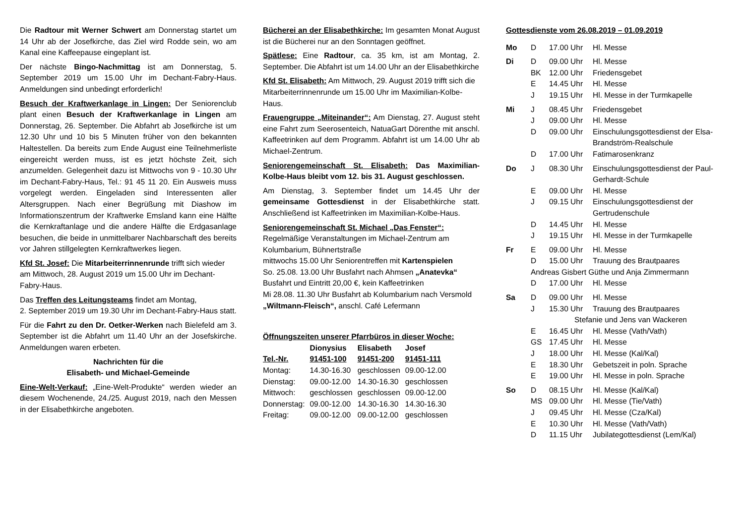Die Radtour mit Werner Schwert am Donnerstag startet um 14 Uhr ab der Josefkirche, das Ziel wird Rodde sein, wo am Kanal eine Kaffeepause eingeplant ist.
Der nächste Bingo-Nachmittag ist am Donnerstag, 5. September 2019 um 15.00 Uhr im Dechant-Fabry-Haus. Anmeldungen sind unbedingt erforderlich!
Besuch der Kraftwerkanlage in Lingen: Der Seniorenclub plant einen Besuch der Kraftwerkanlage in Lingen am Donnerstag, 26. September. Die Abfahrt ab Josefkirche ist um 12.30 Uhr und 10 bis 5 Minuten früher von den bekannten Haltestellen. Da bereits zum Ende August eine Teilnehmerliste eingereicht werden muss, ist es jetzt höchste Zeit, sich anzumelden. Gelegenheit dazu ist Mittwochs von 9 - 10.30 Uhr im Dechant-Fabry-Haus, Tel.: 91 45 11 20. Ein Ausweis muss vorgelegt werden. Eingeladen sind Interessenten aller Altersgruppen. Nach einer Begrüßung mit Diashow im Informationszentrum der Kraftwerke Emsland kann eine Hälfte die Kernkraftanlage und die andere Hälfte die Erdgasanlage besuchen, die beide in unmittelbarer Nachbarschaft des bereits vor Jahren stillgelegten Kernkraftwerkes liegen.
Kfd St. Josef: Die Mitarbeiterrinnenrunde trifft sich wieder am Mittwoch, 28. August 2019 um 15.00 Uhr im Dechant-Fabry-Haus.
Das Treffen des Leitungsteams findet am Montag,
2. September 2019 um 19.30 Uhr im Dechant-Fabry-Haus statt.
Für die Fahrt zu den Dr. Oetker-Werken nach Bielefeld am 3. September ist die Abfahrt um 11.40 Uhr an der Josefskirche. Anmeldungen waren erbeten.
Nachrichten für die
Elisabeth- und Michael-Gemeinde
Eine-Welt-Verkauf: „Eine-Welt-Produkte“ werden wieder an diesem Wochenende, 24./25. August 2019, nach den Messen in der Elisabethkirche angeboten.
Bücherei an der Elisabethkirche: Im gesamten Monat August ist die Bücherei nur an den Sonntagen geöffnet.
Spätlese: Eine Radtour, ca. 35 km, ist am Montag, 2. September. Die Abfahrt ist um 14.00 Uhr an der Elisabethkirche
Kfd St. Elisabeth: Am Mittwoch, 29. August 2019 trifft sich die Mitarbeiterrinnenrunde um 15.00 Uhr im Maximilian-Kolbe-Haus.
Frauengruppe „Miteinander“: Am Dienstag, 27. August steht eine Fahrt zum Seerosenteich, NatuaGart Dörenthe mit anschl. Kaffeetrinken auf dem Programm. Abfahrt ist um 14.00 Uhr ab Michael-Zentrum.
Seniorengemeinschaft St. Elisabeth: Das Maximilian-Kolbe-Haus bleibt vom 12. bis 31. August geschlossen.
Am Dienstag, 3. September findet um 14.45 Uhr der gemeinsame Gottesdienst in der Elisabethkirche statt. Anschließend ist Kaffeetrinken im Maximilian-Kolbe-Haus.
Seniorengemeinschaft St. Michael „Das Fenster“:
Regelmäßige Veranstaltungen im Michael-Zentrum am Kolumbarium, Bühnertstraße
mittwochs 15.00 Uhr Seniorentreffen mit Kartenspielen
So. 25.08. 13.00 Uhr Busfahrt nach Ahmsen „Anatevka“
Busfahrt und Eintritt 20,00 €, kein Kaffeetrinken
Mi 28.08. 11.30 Uhr Busfahrt ab Kolumbarium nach Versmold „Wiltmann-Fleisch“, anschl. Café Lefermann
Öffnungszeiten unserer Pfarrbüros in dieser Woche:
| | Dionysius | Elisabeth | Josef |
| Tel.-Nr. | 91451-100 | 91451-200 | 91451-111 |
| Montag: | 14.30-16.30 | geschlossen | 09.00-12.00 |
| Dienstag: | 09.00-12.00 | 14.30-16.30 | geschlossen |
| Mittwoch: | geschlossen | geschlossen | 09.00-12.00 |
| Donnerstag: | 09.00-12.00 | 14.30-16.30 | 14.30-16.30 |
| Freitag: | 09.00-12.00 | 09.00-12.00 | geschlossen |
Gottesdienste vom 26.08.2019 – 01.09.2019
| Mo | D | 17.00 Uhr | Hl. Messe |
| Di | D | 09.00 Uhr | Hl. Messe |
| | BK | 12.00 Uhr | Friedensgebet |
| | E | 14.45 Uhr | Hl. Messe |
| | J | 19.15 Uhr | Hl. Messe in der Turmkapelle |
| Mi | J | 08.45 Uhr | Friedensgebet |
| | J | 09.00 Uhr | Hl. Messe |
| | D | 09.00 Uhr | Einschulungsgottesdienst der Elsa-Brandström-Realschule |
| | D | 17.00 Uhr | Fatimarosenkranz |
| Do | J | 08.30 Uhr | Einschulungsgottesdienst der Paul-Gerhardt-Schule |
| | E | 09.00 Uhr | Hl. Messe |
| | J | 09.15 Uhr | Einschulungsgottesdienst der Gertrudenschule |
| | D | 14.45 Uhr | Hl. Messe |
| | J | 19.15 Uhr | Hl. Messe in der Turmkapelle |
| Fr | E | 09.00 Uhr | Hl. Messe |
| | D | 15.00 Uhr | Trauung des Brautpaares |
| | Andreas Gisbert Güthe und Anja Zimmermann | | |
| | D | 17.00 Uhr | Hl. Messe |
| Sa | D | 09.00 Uhr | Hl. Messe |
| | J | 15.30 Uhr | Trauung des Brautpaares |
| | Stefanie und Jens van Wackeren | | |
| | E | 16.45 Uhr | Hl. Messe (Vath/Vath) |
| | GS | 17.45 Uhr | Hl. Messe |
| | J | 18.00 Uhr | Hl. Messe (Kal/Kal) |
| | E | 18.30 Uhr | Gebetszeit in poln. Sprache |
| | E | 19.00 Uhr | Hl. Messe in poln. Sprache |
| So | D | 08.15 Uhr | Hl. Messe (Kal/Kal) |
| | MS | 09.00 Uhr | Hl. Messe (Tie/Vath) |
| | J | 09.45 Uhr | Hl. Messe (Cza/Kal) |
| | E | 10.30 Uhr | Hl. Messe (Vath/Vath) |
| | D | 11.15 Uhr | Jubilategottesdienst (Lem/Kal) |